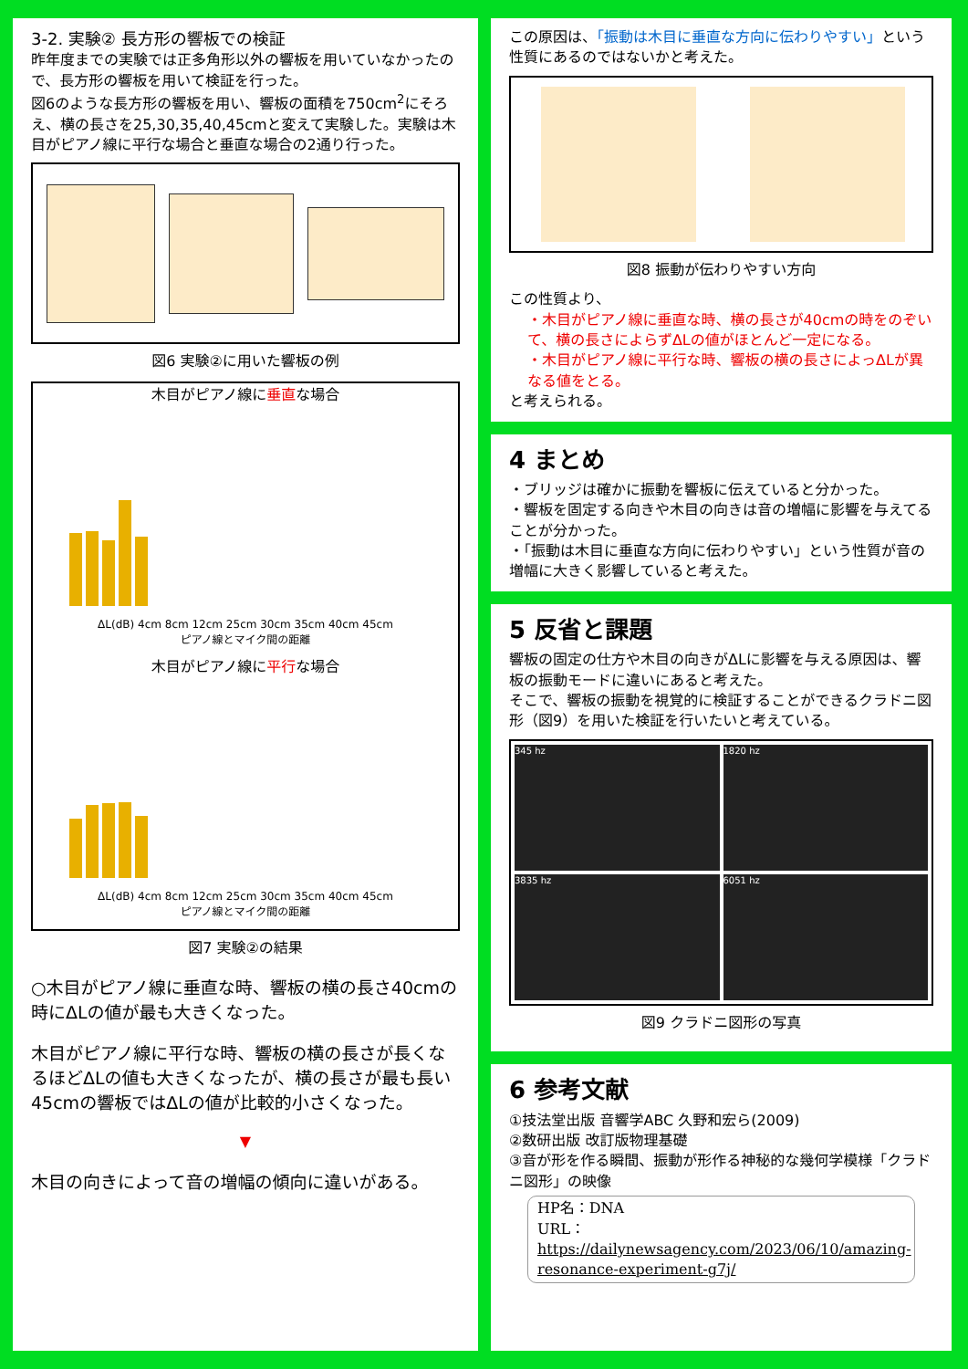3-2. 実験② 長方形の響板での検証
昨年度までの実験では正多角形以外の響板を用いていなかったので、長方形の響板を用いて検証を行った。
図6のような長方形の響板を用い、響板の面積を750cm<sup>2</sup>にそろえ、横の長さを25,30,35,40,45cmと変えて実験した。実験は木目がピアノ線に平行な場合と垂直な場合の2通り行った。
図6 実験②に用いた響板の例
木目がピアノ線に垂直な場合
ΔL(dB) 4cm 8cm 12cm 25cm 30cm 35cm 40cm 45cm
ピアノ線とマイク間の距離
木目がピアノ線に平行な場合
ΔL(dB) 4cm 8cm 12cm 25cm 30cm 35cm 40cm 45cm
ピアノ線とマイク間の距離
図7 実験②の結果
○木目がピアノ線に垂直な時、響板の横の長さ40cmの時にΔLの値が最も大きくなった。
木目がピアノ線に平行な時、響板の横の長さが長くなるほどΔLの値も大きくなったが、横の長さが最も長い45cmの響板ではΔLの値が比較的小さくなった。
▼
木目の向きによって音の増幅の傾向に違いがある。
この原因は、「振動は木目に垂直な方向に伝わりやすい」という性質にあるのではないかと考えた。
図8 振動が伝わりやすい方向
この性質より、
・木目がピアノ線に垂直な時、横の長さが40cmの時をのぞいて、横の長さによらずΔLの値がほとんど一定になる。
・木目がピアノ線に平行な時、響板の横の長さによっΔLが異なる値をとる。
と考えられる。
4 まとめ
・ブリッジは確かに振動を響板に伝えていると分かった。
・響板を固定する向きや木目の向きは音の増幅に影響を与えてることが分かった。
・「振動は木目に垂直な方向に伝わりやすい」という性質が音の増幅に大きく影響していると考えた。
5 反省と課題
響板の固定の仕方や木目の向きがΔLに影響を与える原因は、響板の振動モードに違いにあると考えた。
そこで、響板の振動を視覚的に検証することができるクラドニ図形（図9）を用いた検証を行いたいと考えている。
345 hz
1820 hz
3835 hz
6051 hz
図9 クラドニ図形の写真
6 参考文献
①技法堂出版 音響学ABC 久野和宏ら(2009)
②数研出版 改訂版物理基礎
③音が形を作る瞬間、振動が形作る神秘的な幾何学模様「クラドニ図形」の映像
HP名：DNA
URL：https://dailynewsagency.com/2023/06/10/amazing-resonance-experiment-g7j/